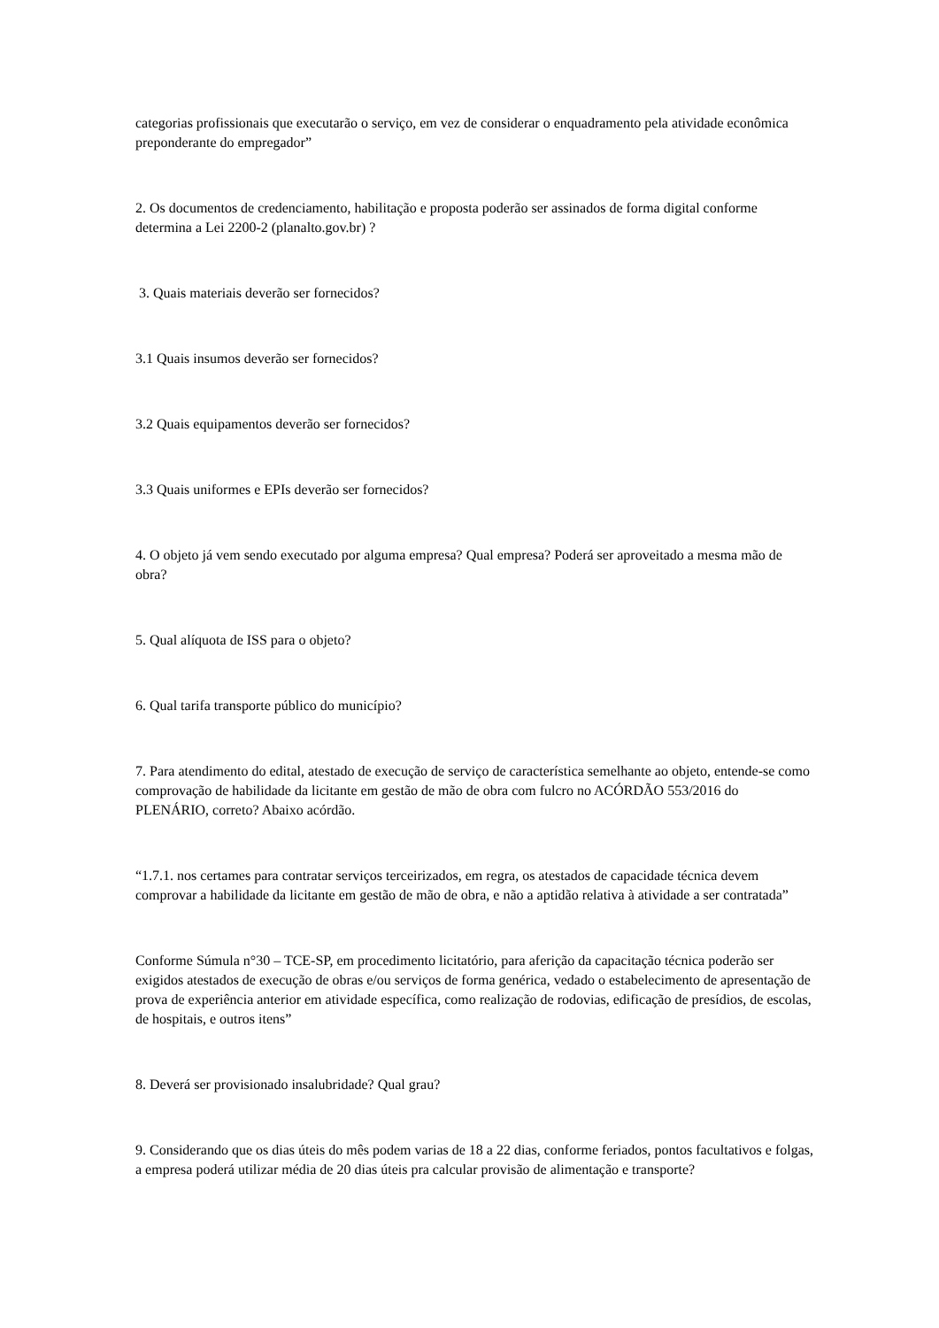categorias profissionais que executarão o serviço, em vez de considerar o enquadramento pela atividade econômica preponderante do empregador”
2. Os documentos de credenciamento, habilitação e proposta poderão ser assinados de forma digital conforme determina a Lei 2200-2 (planalto.gov.br) ?
3. Quais materiais deverão ser fornecidos?
3.1 Quais insumos deverão ser fornecidos?
3.2 Quais equipamentos deverão ser fornecidos?
3.3 Quais uniformes e EPIs deverão ser fornecidos?
4. O objeto já vem sendo executado por alguma empresa? Qual empresa? Poderá ser aproveitado a mesma mão de obra?
5. Qual alíquota de ISS para o objeto?
6. Qual tarifa transporte público do município?
7. Para atendimento do edital, atestado de execução de serviço de característica semelhante ao objeto, entende-se como comprovação de habilidade da licitante em gestão de mão de obra com fulcro no ACÓRDÃO 553/2016 do PLENÁRIO, correto? Abaixo acórdão.
“1.7.1. nos certames para contratar serviços terceirizados, em regra, os atestados de capacidade técnica devem comprovar a habilidade da licitante em gestão de mão de obra, e não a aptidão relativa à atividade a ser contratada”
Conforme Súmula n°30 – TCE-SP, em procedimento licitatório, para aferição da capacitação técnica poderão ser exigidos atestados de execução de obras e/ou serviços de forma genérica, vedado o estabelecimento de apresentação de prova de experiência anterior em atividade específica, como realização de rodovias, edificação de presídios, de escolas, de hospitais, e outros itens”
8. Deverá ser provisionado insalubridade? Qual grau?
9. Considerando que os dias úteis do mês podem varias de 18 a 22 dias, conforme feriados, pontos facultativos e folgas, a empresa poderá utilizar média de 20 dias úteis pra calcular provisão de alimentação e transporte?